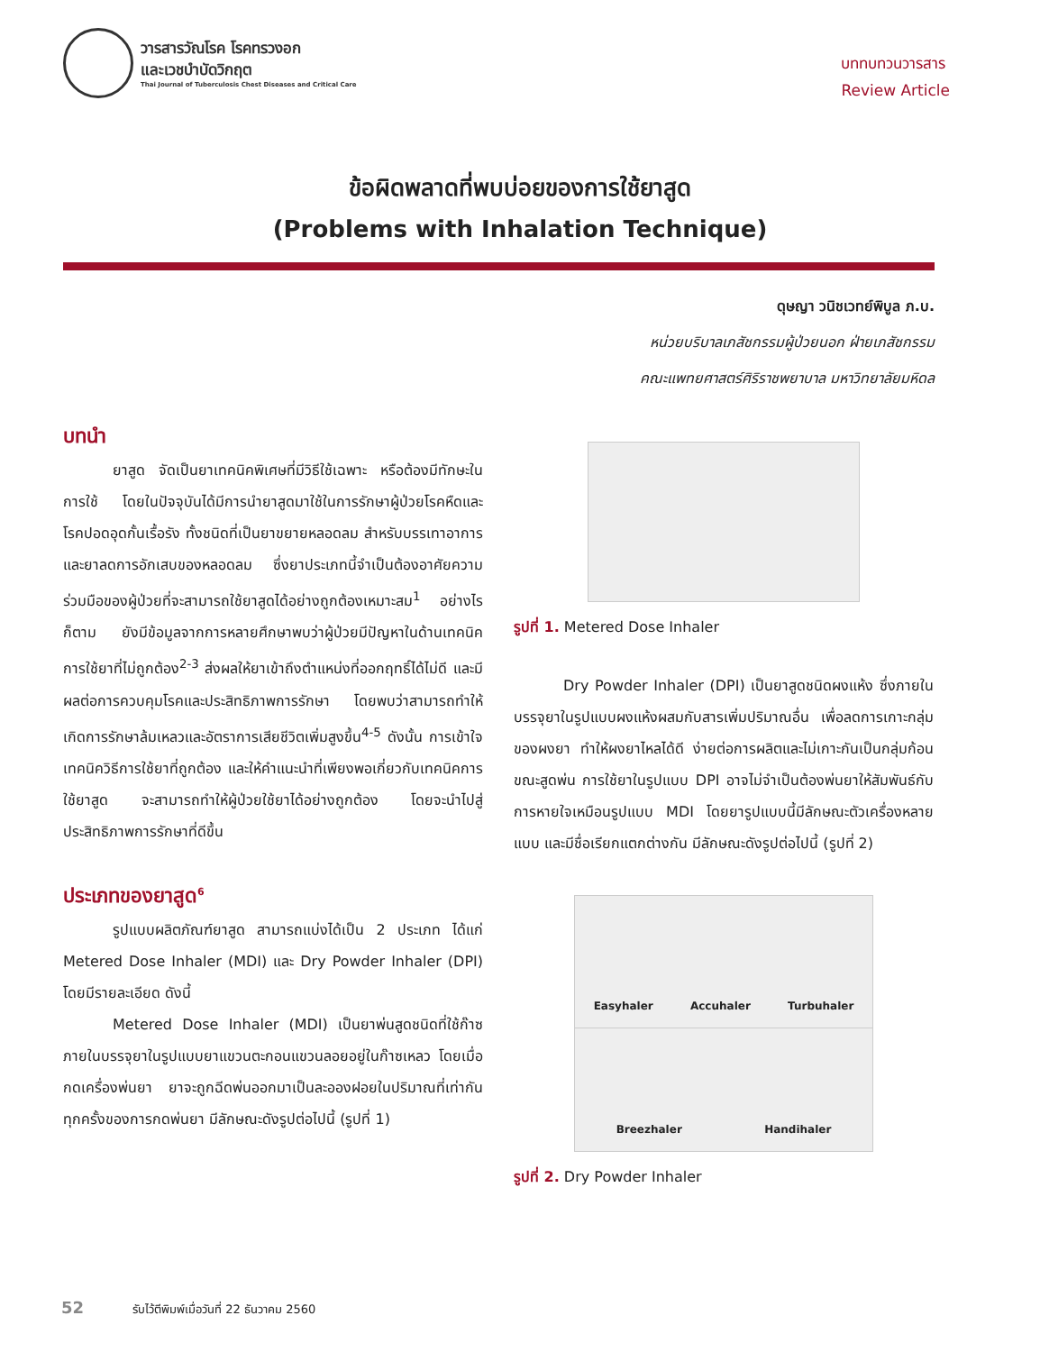วารสารวัณโรค โรคทรวงอก
และเวชบำบัดวิกฤต
Thai Journal of Tuberculosis Chest Diseases and Critical Care
บททบทวนวารสาร
Review Article
ข้อผิดพลาดที่พบบ่อยของการใช้ยาสูด
(Problems with Inhalation Technique)
ดุษญา วนิชเวทย์พิบูล ภ.บ.
หน่วยบริบาลเภสัชกรรมผู้ป่วยนอก ฝ่ายเภสัชกรรม
คณะแพทยศาสตร์ศิริราชพยาบาล มหาวิทยาลัยมหิดล
บทนำ
ยาสูด จัดเป็นยาเทคนิคพิเศษที่มีวิธีใช้เฉพาะ หรือต้องมีทักษะในการใช้ โดยในปัจจุบันได้มีการนำยาสูดมาใช้ในการรักษาผู้ป่วยโรคหืดและโรคปอดอุดกั้นเรื้อรัง ทั้งชนิดที่เป็นยาขยายหลอดลม สำหรับบรรเทาอาการ และยาลดการอักเสบของหลอดลม ซึ่งยาประเภทนี้จำเป็นต้องอาศัยความร่วมมือของผู้ป่วยที่จะสามารถใช้ยาสูดได้อย่างถูกต้องเหมาะสม<sup>1</sup> อย่างไรก็ตาม ยังมีข้อมูลจากการหลายศึกษาพบว่าผู้ป่วยมีปัญหาในด้านเทคนิคการใช้ยาที่ไม่ถูกต้อง<sup>2-3</sup> ส่งผลให้ยาเข้าถึงตำแหน่งที่ออกฤทธิ์ได้ไม่ดี และมีผลต่อการควบคุมโรคและประสิทธิภาพการรักษา โดยพบว่าสามารถทำให้เกิดการรักษาล้มเหลวและอัตราการเสียชีวิตเพิ่มสูงขึ้น<sup>4-5</sup> ดังนั้น การเข้าใจเทคนิควิธีการใช้ยาที่ถูกต้อง และให้คำแนะนำที่เพียงพอเกี่ยวกับเทคนิคการใช้ยาสูด จะสามารถทำให้ผู้ป่วยใช้ยาได้อย่างถูกต้อง โดยจะนำไปสู่ประสิทธิภาพการรักษาที่ดีขึ้น
ประเภทของยาสูด<sup>6</sup>
รูปแบบผลิตภัณฑ์ยาสูด สามารถแบ่งได้เป็น 2 ประเภท ได้แก่ Metered Dose Inhaler (MDI) และ Dry Powder Inhaler (DPI) โดยมีรายละเอียด ดังนี้
Metered Dose Inhaler (MDI) เป็นยาพ่นสูดชนิดที่ใช้ก๊าซ ภายในบรรจุยาในรูปแบบยาแขวนตะกอนแขวนลอยอยู่ในก๊าซเหลว โดยเมื่อกดเครื่องพ่นยา ยาจะถูกฉีดพ่นออกมาเป็นละอองฝอยในปริมาณที่เท่ากันทุกครั้งของการกดพ่นยา มีลักษณะดังรูปต่อไปนี้ (รูปที่ 1)
รูปที่ 1. Metered Dose Inhaler
Dry Powder Inhaler (DPI) เป็นยาสูดชนิดผงแห้ง ซึ่งภายในบรรจุยาในรูปแบบผงแห้งผสมกับสารเพิ่มปริมาณอื่น เพื่อลดการเกาะกลุ่มของผงยา ทำให้ผงยาไหลได้ดี ง่ายต่อการผลิตและไม่เกาะกันเป็นกลุ่มก้อนขณะสูดพ่น การใช้ยาในรูปแบบ DPI อาจไม่จำเป็นต้องพ่นยาให้สัมพันธ์กับการหายใจเหมือนรูปแบบ MDI โดยยารูปแบบนี้มีลักษณะตัวเครื่องหลายแบบ และมีชื่อเรียกแตกต่างกัน มีลักษณะดังรูปต่อไปนี้ (รูปที่ 2)
Easyhaler Accuhaler Turbuhaler
Breezhaler Handihaler
รูปที่ 2. Dry Powder Inhaler
52 รับไว้ตีพิมพ์เมื่อวันที่ 22 ธันวาคม 2560